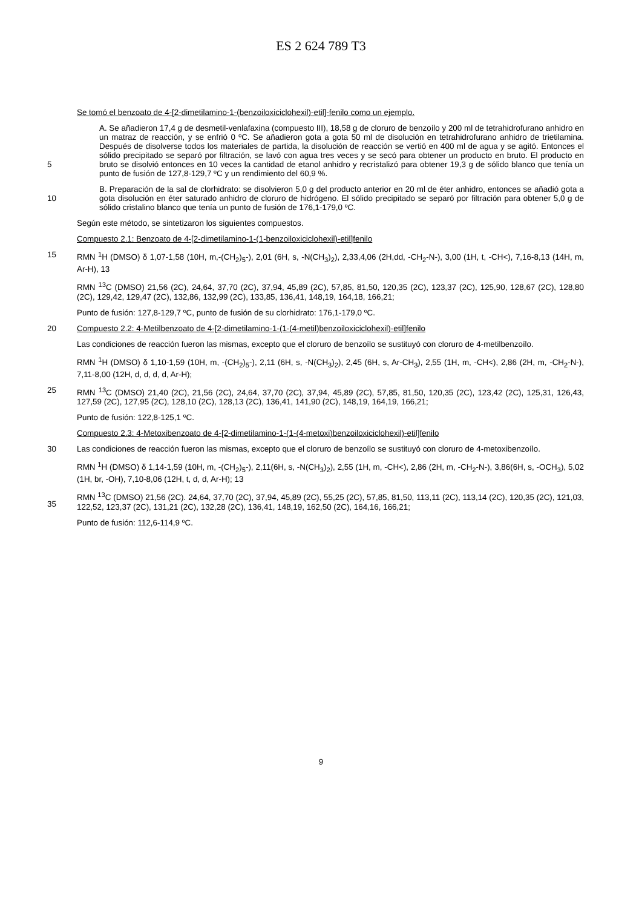ES 2 624 789 T3
Se tomó el benzoato de 4-[2-dimetilamino-1-(benzoiloxiciclohexil)-etil]-fenilo como un ejemplo.
5 A. Se añadieron 17,4 g de desmetil-venlafaxina (compuesto III), 18,58 g de cloruro de benzoílo y 200 ml de tetrahidrofurano anhidro en un matraz de reacción, y se enfrió 0 ºC. Se añadieron gota a gota 50 ml de disolución en tetrahidrofurano anhidro de trietilamina. Después de disolverse todos los materiales de partida, la disolución de reacción se vertió en 400 ml de agua y se agitó. Entonces el sólido precipitado se separó por filtración, se lavó con agua tres veces y se secó para obtener un producto en bruto. El producto en bruto se disolvió entonces en 10 veces la cantidad de etanol anhidro y recristalizó para obtener 19,3 g de sólido blanco que tenía un punto de fusión de 127,8-129,7 ºC y un rendimiento del 60,9 %.
10 B. Preparación de la sal de clorhidrato: se disolvieron 5,0 g del producto anterior en 20 ml de éter anhidro, entonces se añadió gota a gota disolución en éter saturado anhidro de cloruro de hidrógeno. El sólido precipitado se separó por filtración para obtener 5,0 g de sólido cristalino blanco que tenía un punto de fusión de 176,1-179,0 ºC.
Según este método, se sintetizaron los siguientes compuestos.
Compuesto 2.1: Benzoato de 4-[2-dimetilamino-1-(1-benzoiloxiciclohexil)-etil]fenilo
15 RMN <sup>1</sup>H (DMSO) δ 1,07-1,58 (10H, m,-(CH<sub>2</sub>)<sub>5</sub>-), 2,01 (6H, s, -N(CH<sub>3</sub>)<sub>2</sub>), 2,33,4,06 (2H,dd, -CH<sub>2</sub>-N-), 3,00 (1H, t, -CH<), 7,16-8,13 (14H, m, Ar-H), 13
RMN <sup>13</sup>C (DMSO) 21,56 (2C), 24,64, 37,70 (2C), 37,94, 45,89 (2C), 57,85, 81,50, 120,35 (2C), 123,37 (2C), 125,90, 128,67 (2C), 128,80 (2C), 129,42, 129,47 (2C), 132,86, 132,99 (2C), 133,85, 136,41, 148,19, 164,18, 166,21;
Punto de fusión: 127,8-129,7 ºC, punto de fusión de su clorhidrato: 176,1-179,0 ºC.
20 Compuesto 2.2: 4-Metilbenzoato de 4-[2-dimetilamino-1-(1-(4-metil)benzoiloxiciclohexil)-etil]fenilo
Las condiciones de reacción fueron las mismas, excepto que el cloruro de benzoílo se sustituyó con cloruro de 4-metilbenzoílo.
RMN <sup>1</sup>H (DMSO) δ 1,10-1,59 (10H, m, -(CH<sub>2</sub>)<sub>5</sub>-), 2,11 (6H, s, -N(CH<sub>3</sub>)<sub>2</sub>), 2,45 (6H, s, Ar-CH<sub>3</sub>), 2,55 (1H, m, -CH<), 2,86 (2H, m, -CH<sub>2</sub>-N-), 7,11-8,00 (12H, d, d, d, d, Ar-H);
25 RMN <sup>13</sup>C (DMSO) 21,40 (2C), 21,56 (2C), 24,64, 37,70 (2C), 37,94, 45,89 (2C), 57,85, 81,50, 120,35 (2C), 123,42 (2C), 125,31, 126,43, 127,59 (2C), 127,95 (2C), 128,10 (2C), 128,13 (2C), 136,41, 141,90 (2C), 148,19, 164,19, 166,21;
Punto de fusión: 122,8-125,1 ºC.
Compuesto 2.3: 4-Metoxibenzoato de 4-[2-dimetilamino-1-(1-(4-metoxi)benzoiloxiciclohexil)-etil]fenilo
30 Las condiciones de reacción fueron las mismas, excepto que el cloruro de benzoílo se sustituyó con cloruro de 4-metoxibenzoílo.
RMN <sup>1</sup>H (DMSO) δ 1,14-1,59 (10H, m, -(CH<sub>2</sub>)<sub>5</sub>-), 2,11(6H, s, -N(CH<sub>3</sub>)<sub>2</sub>), 2,55 (1H, m, -CH<), 2,86 (2H, m, -CH<sub>2</sub>-N-), 3,86(6H, s, -OCH<sub>3</sub>), 5,02 (1H, br, -OH), 7,10-8,06 (12H, t, d, d, Ar-H); 13
35 RMN <sup>13</sup>C (DMSO) 21,56 (2C). 24,64, 37,70 (2C), 37,94, 45,89 (2C), 55,25 (2C), 57,85, 81,50, 113,11 (2C), 113,14 (2C), 120,35 (2C), 121,03, 122,52, 123,37 (2C), 131,21 (2C), 132,28 (2C), 136,41, 148,19, 162,50 (2C), 164,16, 166,21;
Punto de fusión: 112,6-114,9 ºC.
9